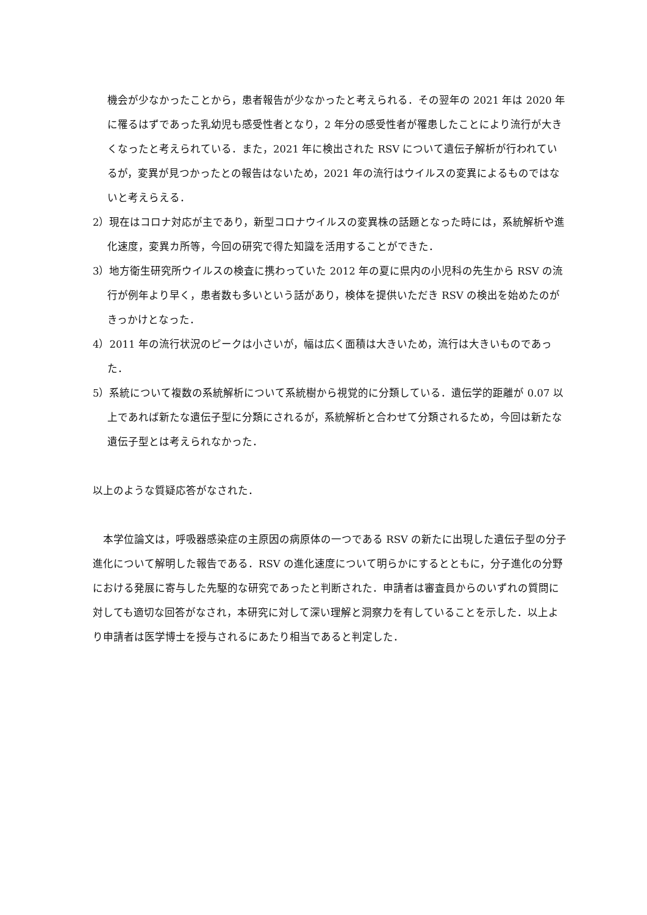機会が少なかったことから，患者報告が少なかったと考えられる．その翌年の 2021 年は 2020 年に罹るはずであった乳幼児も感受性者となり，2 年分の感受性者が罹患したことにより流行が大きくなったと考えられている．また，2021 年に検出された RSV について遺伝子解析が行われているが，変異が見つかったとの報告はないため，2021 年の流行はウイルスの変異によるものではないと考えらえる．
2）現在はコロナ対応が主であり，新型コロナウイルスの変異株の話題となった時には，系統解析や進化速度，変異カ所等，今回の研究で得た知識を活用することができた．
3）地方衛生研究所ウイルスの検査に携わっていた 2012 年の夏に県内の小児科の先生から RSV の流行が例年より早く，患者数も多いという話があり，検体を提供いただき RSV の検出を始めたのがきっかけとなった．
4）2011 年の流行状況のピークは小さいが，幅は広く面積は大きいため，流行は大きいものであった．
5）系統について複数の系統解析について系統樹から視覚的に分類している．遺伝学的距離が 0.07 以上であれば新たな遺伝子型に分類にされるが，系統解析と合わせて分類されるため，今回は新たな遺伝子型とは考えられなかった．
以上のような質疑応答がなされた．
　本学位論文は，呼吸器感染症の主原因の病原体の一つである RSV の新たに出現した遺伝子型の分子進化について解明した報告である．RSV の進化速度について明らかにするとともに，分子進化の分野における発展に寄与した先駆的な研究であったと判断された．申請者は審査員からのいずれの質問に対しても適切な回答がなされ，本研究に対して深い理解と洞察力を有していることを示した．以上より申請者は医学博士を授与されるにあたり相当であると判定した．